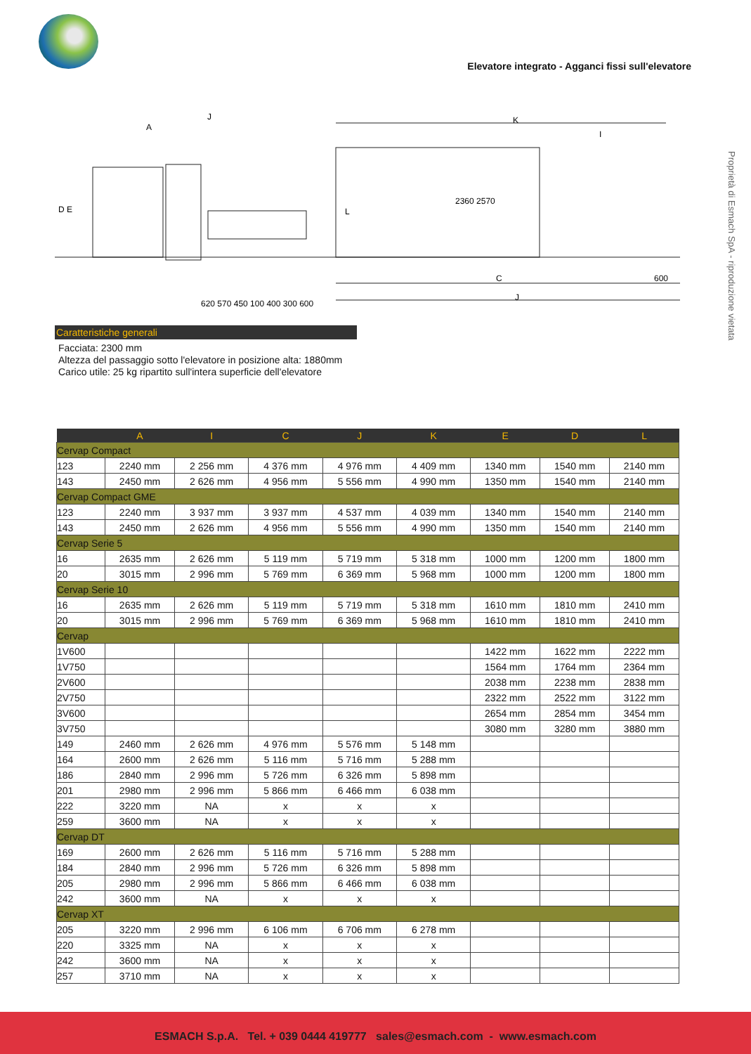Elevatore integrato - Agganci fissi sull'elevatore
Proprietà di Esmach SpA - riproduzione vietata
A
J
D E
L
K
I
C
J
600
2360 2570
620 570 450 100 400 300 600
Caratteristiche generali
Facciata: 2300 mm
Altezza del passaggio sotto l'elevatore in posizione alta: 1880mm
Carico utile: 25 kg ripartito sull'intera superficie dell'elevatore
| | A | I | C | J | K | E | D | L |
| --- | --- | --- | --- | --- | --- | --- | --- | --- |
| Cervap Compact | | | | | | | | |
| 123 | 2240 mm | 2 256 mm | 4 376 mm | 4 976 mm | 4 409 mm | 1340 mm | 1540 mm | 2140 mm |
| 143 | 2450 mm | 2 626 mm | 4 956 mm | 5 556 mm | 4 990 mm | 1350 mm | 1540 mm | 2140 mm |
| Cervap Compact GME | | | | | | | | |
| 123 | 2240 mm | 3 937 mm | 3 937 mm | 4 537 mm | 4 039 mm | 1340 mm | 1540 mm | 2140 mm |
| 143 | 2450 mm | 2 626 mm | 4 956 mm | 5 556 mm | 4 990 mm | 1350 mm | 1540 mm | 2140 mm |
| Cervap Serie 5 | | | | | | | | |
| 16 | 2635 mm | 2 626 mm | 5 119 mm | 5 719 mm | 5 318 mm | 1000 mm | 1200 mm | 1800 mm |
| 20 | 3015 mm | 2 996 mm | 5 769 mm | 6 369 mm | 5 968 mm | 1000 mm | 1200 mm | 1800 mm |
| Cervap Serie 10 | | | | | | | | |
| 16 | 2635 mm | 2 626 mm | 5 119 mm | 5 719 mm | 5 318 mm | 1610 mm | 1810 mm | 2410 mm |
| 20 | 3015 mm | 2 996 mm | 5 769 mm | 6 369 mm | 5 968 mm | 1610 mm | 1810 mm | 2410 mm |
| Cervap | | | | | | | | |
| 1V600 | | | | | | 1422 mm | 1622 mm | 2222 mm |
| 1V750 | | | | | | 1564 mm | 1764 mm | 2364 mm |
| 2V600 | | | | | | 2038 mm | 2238 mm | 2838 mm |
| 2V750 | | | | | | 2322 mm | 2522 mm | 3122 mm |
| 3V600 | | | | | | 2654 mm | 2854 mm | 3454 mm |
| 3V750 | | | | | | 3080 mm | 3280 mm | 3880 mm |
| 149 | 2460 mm | 2 626 mm | 4 976 mm | 5 576 mm | 5 148 mm | | | |
| 164 | 2600 mm | 2 626 mm | 5 116 mm | 5 716 mm | 5 288 mm | | | |
| 186 | 2840 mm | 2 996 mm | 5 726 mm | 6 326 mm | 5 898 mm | | | |
| 201 | 2980 mm | 2 996 mm | 5 866 mm | 6 466 mm | 6 038 mm | | | |
| 222 | 3220 mm | NA | x | x | x | | | |
| 259 | 3600 mm | NA | x | x | x | | | |
| Cervap DT | | | | | | | | |
| 169 | 2600 mm | 2 626 mm | 5 116 mm | 5 716 mm | 5 288 mm | | | |
| 184 | 2840 mm | 2 996 mm | 5 726 mm | 6 326 mm | 5 898 mm | | | |
| 205 | 2980 mm | 2 996 mm | 5 866 mm | 6 466 mm | 6 038 mm | | | |
| 242 | 3600 mm | NA | x | x | x | | | |
| Cervap XT | | | | | | | | |
| 205 | 3220 mm | 2 996 mm | 6 106 mm | 6 706 mm | 6 278 mm | | | |
| 220 | 3325 mm | NA | x | x | x | | | |
| 242 | 3600 mm | NA | x | x | x | | | |
| 257 | 3710 mm | NA | x | x | x | | | |
ESMACH S.p.A. Tel. + 039 0444 419777 sales@esmach.com - www.esmach.com